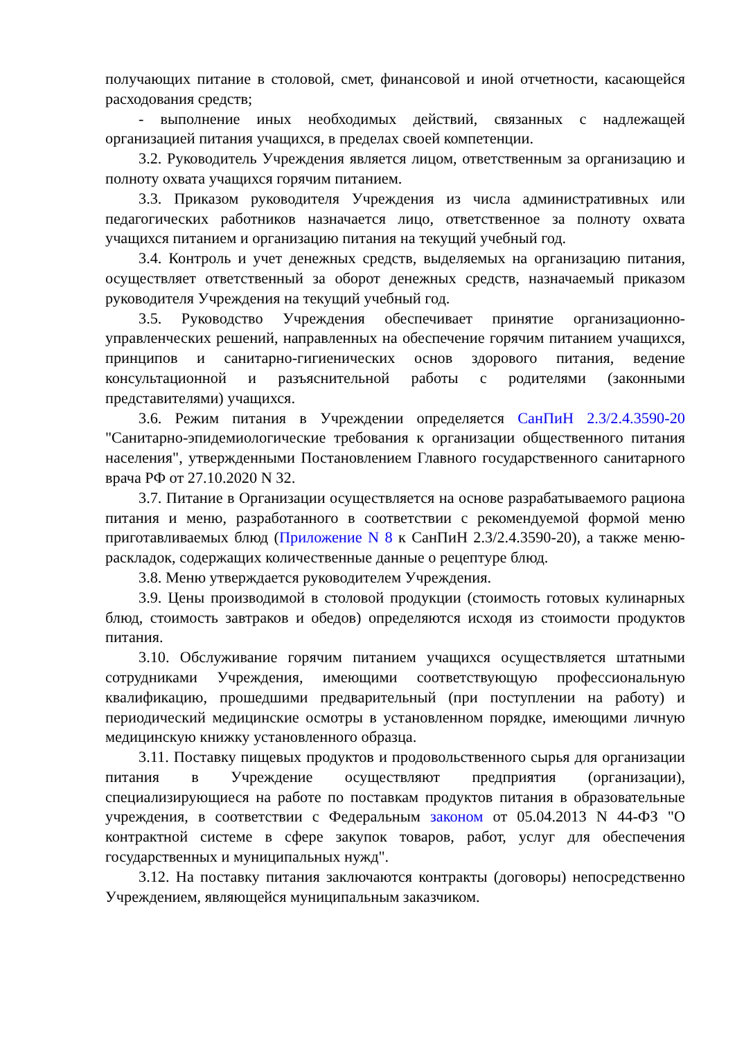получающих питание в столовой, смет, финансовой и иной отчетности, касающейся расходования средств;
- выполнение иных необходимых действий, связанных с надлежащей организацией питания учащихся, в пределах своей компетенции.
3.2. Руководитель Учреждения является лицом, ответственным за организацию и полноту охвата учащихся горячим питанием.
3.3. Приказом руководителя Учреждения из числа административных или педагогических работников назначается лицо, ответственное за полноту охвата учащихся питанием и организацию питания на текущий учебный год.
3.4. Контроль и учет денежных средств, выделяемых на организацию питания, осуществляет ответственный за оборот денежных средств, назначаемый приказом руководителя Учреждения на текущий учебный год.
3.5. Руководство Учреждения обеспечивает принятие организационно-управленческих решений, направленных на обеспечение горячим питанием учащихся, принципов и санитарно-гигиенических основ здорового питания, ведение консультационной и разъяснительной работы с родителями (законными представителями) учащихся.
3.6. Режим питания в Учреждении определяется СанПиН 2.3/2.4.3590-20 "Санитарно-эпидемиологические требования к организации общественного питания населения", утвержденными Постановлением Главного государственного санитарного врача РФ от 27.10.2020 N 32.
3.7. Питание в Организации осуществляется на основе разрабатываемого рациона питания и меню, разработанного в соответствии с рекомендуемой формой меню приготавливаемых блюд (Приложение N 8 к СанПиН 2.3/2.4.3590-20), а также меню-раскладок, содержащих количественные данные о рецептуре блюд.
3.8. Меню утверждается руководителем Учреждения.
3.9. Цены производимой в столовой продукции (стоимость готовых кулинарных блюд, стоимость завтраков и обедов) определяются исходя из стоимости продуктов питания.
3.10. Обслуживание горячим питанием учащихся осуществляется штатными сотрудниками Учреждения, имеющими соответствующую профессиональную квалификацию, прошедшими предварительный (при поступлении на работу) и периодический медицинские осмотры в установленном порядке, имеющими личную медицинскую книжку установленного образца.
3.11. Поставку пищевых продуктов и продовольственного сырья для организации питания в Учреждение осуществляют предприятия (организации), специализирующиеся на работе по поставкам продуктов питания в образовательные учреждения, в соответствии с Федеральным законом от 05.04.2013 N 44-ФЗ "О контрактной системе в сфере закупок товаров, работ, услуг для обеспечения государственных и муниципальных нужд".
3.12. На поставку питания заключаются контракты (договоры) непосредственно Учреждением, являющейся муниципальным заказчиком.